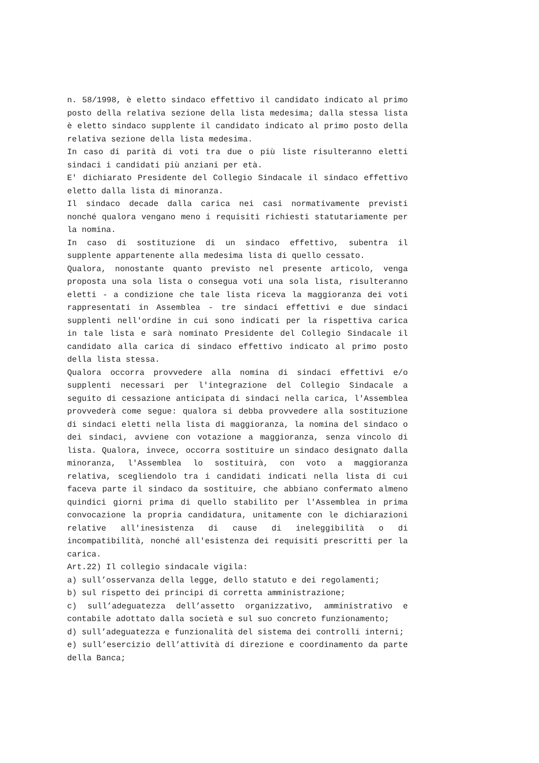n. 58/1998, è eletto sindaco effettivo il candidato indicato al primo posto della relativa sezione della lista medesima; dalla stessa lista è eletto sindaco supplente il candidato indicato al primo posto della relativa sezione della lista medesima.
In caso di parità di voti tra due o più liste risulteranno eletti sindaci i candidati più anziani per età.
E' dichiarato Presidente del Collegio Sindacale il sindaco effettivo eletto dalla lista di minoranza.
Il sindaco decade dalla carica nei casi normativamente previsti nonché qualora vengano meno i requisiti richiesti statutariamente per la nomina.
In caso di sostituzione di un sindaco effettivo, subentra il supplente appartenente alla medesima lista di quello cessato.
Qualora, nonostante quanto previsto nel presente articolo, venga proposta una sola lista o consegua voti una sola lista, risulteranno eletti - a condizione che tale lista riceva la maggioranza dei voti rappresentati in Assemblea - tre sindaci effettivi e due sindaci supplenti nell'ordine in cui sono indicati per la rispettiva carica in tale lista e sarà nominato Presidente del Collegio Sindacale il candidato alla carica di sindaco effettivo indicato al primo posto della lista stessa.
Qualora occorra provvedere alla nomina di sindaci effettivi e/o supplenti necessari per l'integrazione del Collegio Sindacale a seguito di cessazione anticipata di sindaci nella carica, l'Assemblea provvederà come segue: qualora si debba provvedere alla sostituzione di sindaci eletti nella lista di maggioranza, la nomina del sindaco o dei sindaci, avviene con votazione a maggioranza, senza vincolo di lista. Qualora, invece, occorra sostituire un sindaco designato dalla minoranza, l'Assemblea lo sostituirà, con voto a maggioranza relativa, scegliendolo tra i candidati indicati nella lista di cui faceva parte il sindaco da sostituire, che abbiano confermato almeno quindici giorni prima di quello stabilito per l'Assemblea in prima convocazione la propria candidatura, unitamente con le dichiarazioni relative all'inesistenza di cause di ineleggibilità o di incompatibilità, nonché all'esistenza dei requisiti prescritti per la carica.
Art.22) Il collegio sindacale vigila:
a) sull’osservanza della legge, dello statuto e dei regolamenti;
b) sul rispetto dei principi di corretta amministrazione;
c) sull’adeguatezza dell’assetto organizzativo, amministrativo e contabile adottato dalla società e sul suo concreto funzionamento;
d) sull’adeguatezza e funzionalità del sistema dei controlli interni;
e) sull’esercizio dell’attività di direzione e coordinamento da parte della Banca;